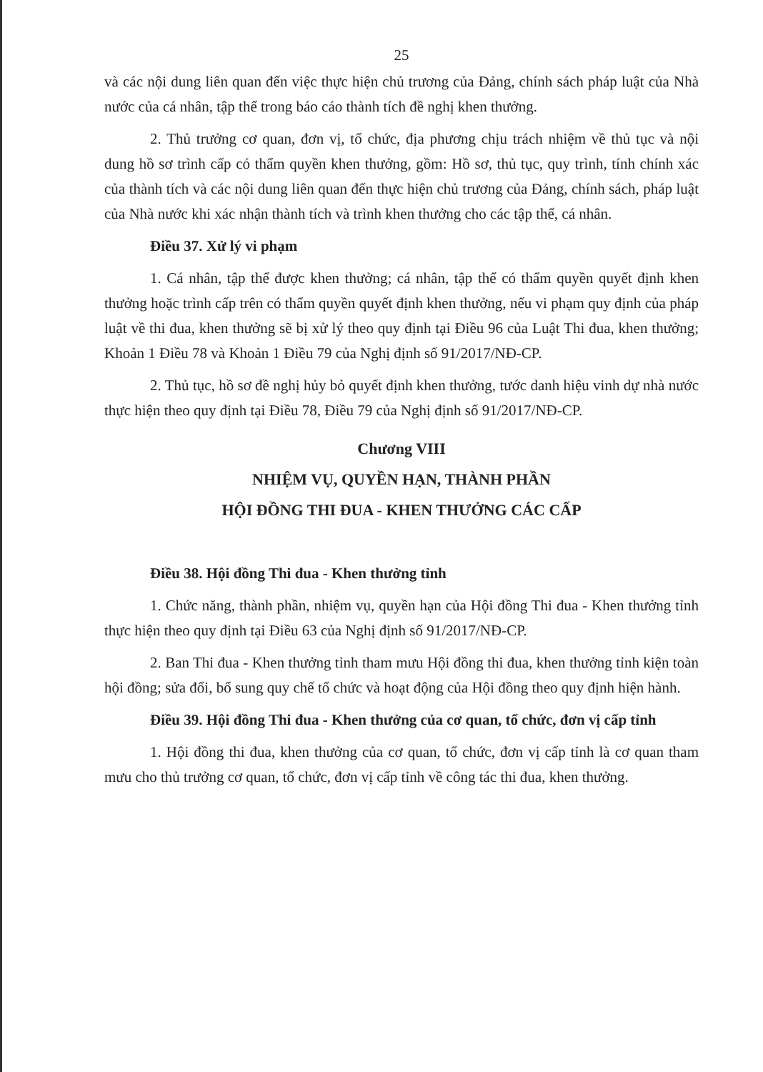25
và các nội dung liên quan đến việc thực hiện chủ trương của Đảng, chính sách pháp luật của Nhà nước của cá nhân, tập thể trong báo cáo thành tích đề nghị khen thưởng.
2. Thủ trưởng cơ quan, đơn vị, tổ chức, địa phương chịu trách nhiệm về thủ tục và nội dung hồ sơ trình cấp có thẩm quyền khen thưởng, gồm: Hồ sơ, thủ tục, quy trình, tính chính xác của thành tích và các nội dung liên quan đến thực hiện chủ trương của Đảng, chính sách, pháp luật của Nhà nước khi xác nhận thành tích và trình khen thưởng cho các tập thể, cá nhân.
Điều 37. Xử lý vi phạm
1. Cá nhân, tập thể được khen thưởng; cá nhân, tập thể có thẩm quyền quyết định khen thưởng hoặc trình cấp trên có thẩm quyền quyết định khen thưởng, nếu vi phạm quy định của pháp luật về thi đua, khen thưởng sẽ bị xử lý theo quy định tại Điều 96 của Luật Thi đua, khen thưởng; Khoản 1 Điều 78 và Khoản 1 Điều 79 của Nghị định số 91/2017/NĐ-CP.
2. Thủ tục, hồ sơ đề nghị hủy bỏ quyết định khen thưởng, tước danh hiệu vinh dự nhà nước thực hiện theo quy định tại Điều 78, Điều 79 của Nghị định số 91/2017/NĐ-CP.
Chương VIII
NHIỆM VỤ, QUYỀN HẠN, THÀNH PHẦN
HỘI ĐỒNG THI ĐUA - KHEN THƯỞNG CÁC CẤP
Điều 38. Hội đồng Thi đua - Khen thưởng tỉnh
1. Chức năng, thành phần, nhiệm vụ, quyền hạn của Hội đồng Thi đua - Khen thưởng tỉnh thực hiện theo quy định tại Điều 63 của Nghị định số 91/2017/NĐ-CP.
2. Ban Thi đua - Khen thưởng tỉnh tham mưu Hội đồng thi đua, khen thưởng tỉnh kiện toàn hội đồng; sửa đổi, bổ sung quy chế tổ chức và hoạt động của Hội đồng theo quy định hiện hành.
Điều 39. Hội đồng Thi đua - Khen thưởng của cơ quan, tổ chức, đơn vị cấp tỉnh
1. Hội đồng thi đua, khen thưởng của cơ quan, tổ chức, đơn vị cấp tỉnh là cơ quan tham mưu cho thủ trưởng cơ quan, tổ chức, đơn vị cấp tỉnh về công tác thi đua, khen thưởng.